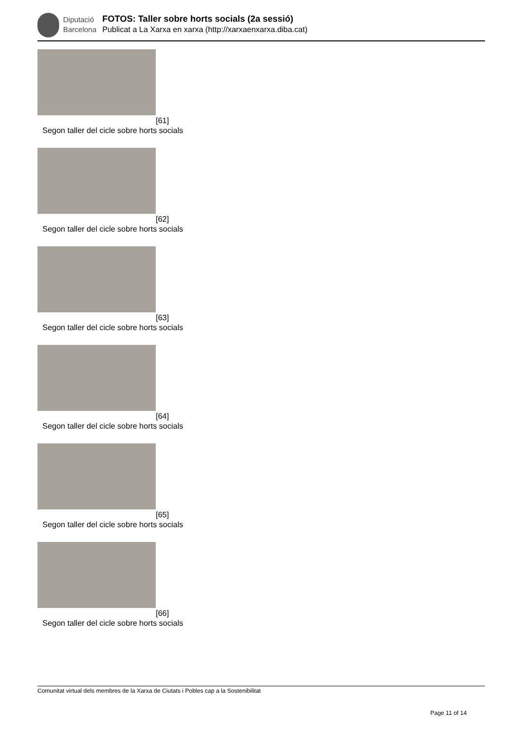Diputació
Barcelona
FOTOS: Taller sobre horts socials (2a sessió)
Publicat a La Xarxa en xarxa (http://xarxaenxarxa.diba.cat)
[61]
Segon taller del cicle sobre horts socials
[62]
Segon taller del cicle sobre horts socials
[63]
Segon taller del cicle sobre horts socials
[64]
Segon taller del cicle sobre horts socials
[65]
Segon taller del cicle sobre horts socials
[66]
Segon taller del cicle sobre horts socials
Comunitat virtual dels membres de la Xarxa de Ciutats i Pobles cap a la Sostenibilitat
Page 11 of 14